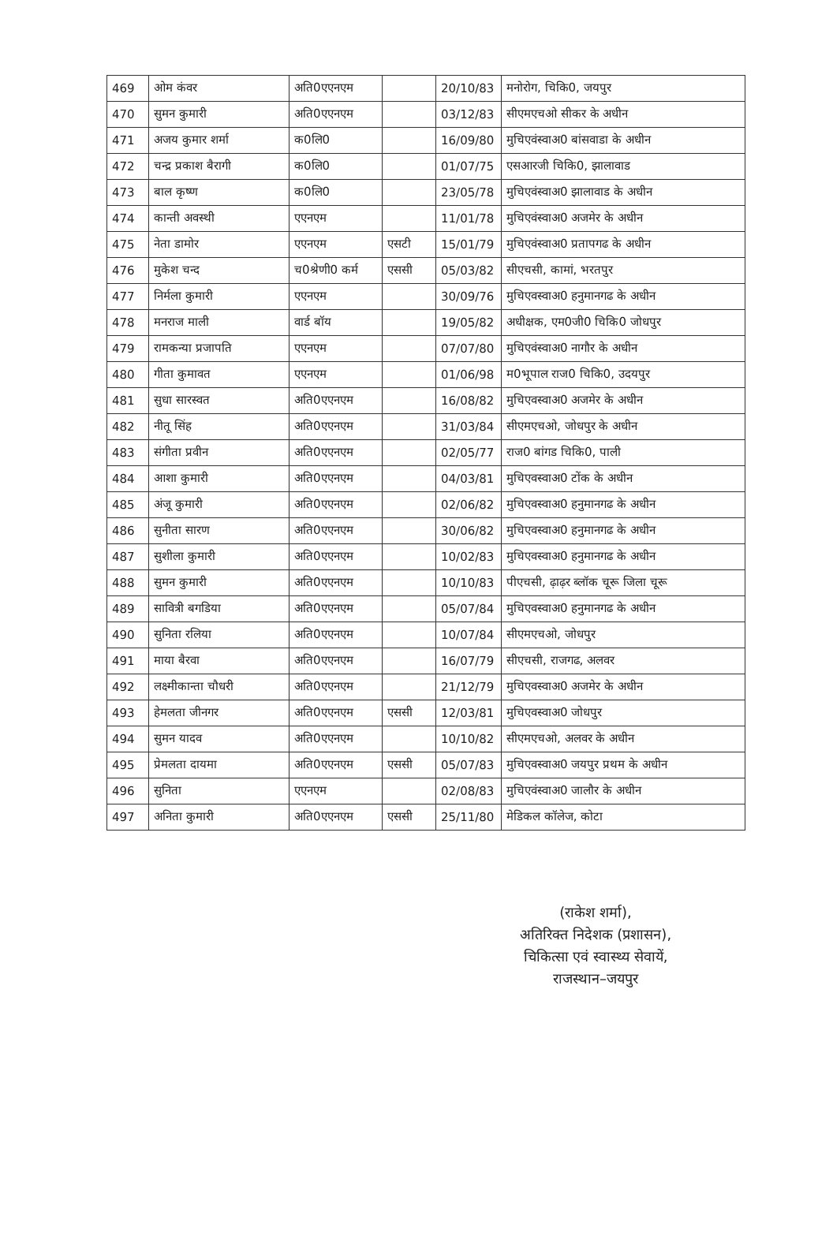| 469 | ओम कंवर | अति0एएनएम | | 20/10/83 | मनोरोग, चिकि0, जयपुर |
| 470 | सुमन कुमारी | अति0एएनएम | | 03/12/83 | सीएमएचओ सीकर के अधीन |
| 471 | अजय कुमार शर्मा | क0लि0 | | 16/09/80 | मुचिएवंस्वाअ0 बांसवाडा के अधीन |
| 472 | चन्द्र प्रकाश बैरागी | क0लि0 | | 01/07/75 | एसआरजी चिकि0, झालावाड |
| 473 | बाल कृष्ण | क0लि0 | | 23/05/78 | मुचिएवंस्वाअ0 झालावाड के अधीन |
| 474 | कान्ती अवस्थी | एएनएम | | 11/01/78 | मुचिएवंस्वाअ0 अजमेर के अधीन |
| 475 | नेता डामोर | एएनएम | एसटी | 15/01/79 | मुचिएवंस्वाअ0 प्रतापगढ के अधीन |
| 476 | मुकेश चन्द | च0श्रेणी0 कर्म | एससी | 05/03/82 | सीएचसी, कामां, भरतपुर |
| 477 | निर्मला कुमारी | एएनएम | | 30/09/76 | मुचिएवस्वाअ0 हनुमानगढ के अधीन |
| 478 | मनराज माली | वार्ड बॉय | | 19/05/82 | अधीक्षक, एम0जी0 चिकि0 जोधपुर |
| 479 | रामकन्या प्रजापति | एएनएम | | 07/07/80 | मुचिएवंस्वाअ0 नागौर के अधीन |
| 480 | गीता कुमावत | एएनएम | | 01/06/98 | म0भूपाल राज0 चिकि0, उदयपुर |
| 481 | सुधा सारस्वत | अति0एएनएम | | 16/08/82 | मुचिएवस्वाअ0 अजमेर के अधीन |
| 482 | नीतू सिंह | अति0एएनएम | | 31/03/84 | सीएमएचओ, जोधपुर के अधीन |
| 483 | संगीता प्रवीन | अति0एएनएम | | 02/05/77 | राज0 बांगड चिकि0, पाली |
| 484 | आशा कुमारी | अति0एएनएम | | 04/03/81 | मुचिएवस्वाअ0 टोंक के अधीन |
| 485 | अंजू कुमारी | अति0एएनएम | | 02/06/82 | मुचिएवस्वाअ0 हनुमानगढ के अधीन |
| 486 | सुनीता सारण | अति0एएनएम | | 30/06/82 | मुचिएवस्वाअ0 हनुमानगढ के अधीन |
| 487 | सुशीला कुमारी | अति0एएनएम | | 10/02/83 | मुचिएवस्वाअ0 हनुमानगढ के अधीन |
| 488 | सुमन कुमारी | अति0एएनएम | | 10/10/83 | पीएचसी, ढ़ाढ़र ब्लॉक चूरू जिला चूरू |
| 489 | सावित्री बगडिया | अति0एएनएम | | 05/07/84 | मुचिएवस्वाअ0 हनुमानगढ के अधीन |
| 490 | सुनिता रलिया | अति0एएनएम | | 10/07/84 | सीएमएचओ, जोधपुर |
| 491 | माया बैरवा | अति0एएनएम | | 16/07/79 | सीएचसी, राजगढ, अलवर |
| 492 | लक्ष्मीकान्ता चौधरी | अति0एएनएम | | 21/12/79 | मुचिएवस्वाअ0 अजमेर के अधीन |
| 493 | हेमलता जीनगर | अति0एएनएम | एससी | 12/03/81 | मुचिएवस्वाअ0 जोधपुर |
| 494 | सुमन यादव | अति0एएनएम | | 10/10/82 | सीएमएचओ, अलवर के अधीन |
| 495 | प्रेमलता दायमा | अति0एएनएम | एससी | 05/07/83 | मुचिएवस्वाअ0 जयपुर प्रथम के अधीन |
| 496 | सुनिता | एएनएम | | 02/08/83 | मुचिएवंस्वाअ0 जालौर के अधीन |
| 497 | अनिता कुमारी | अति0एएनएम | एससी | 25/11/80 | मेडिकल कॉलेज, कोटा |
(राकेश शर्मा),
अतिरिक्त निदेशक (प्रशासन),
चिकित्सा एवं स्वास्थ्य सेवायें,
राजस्थान–जयपुर